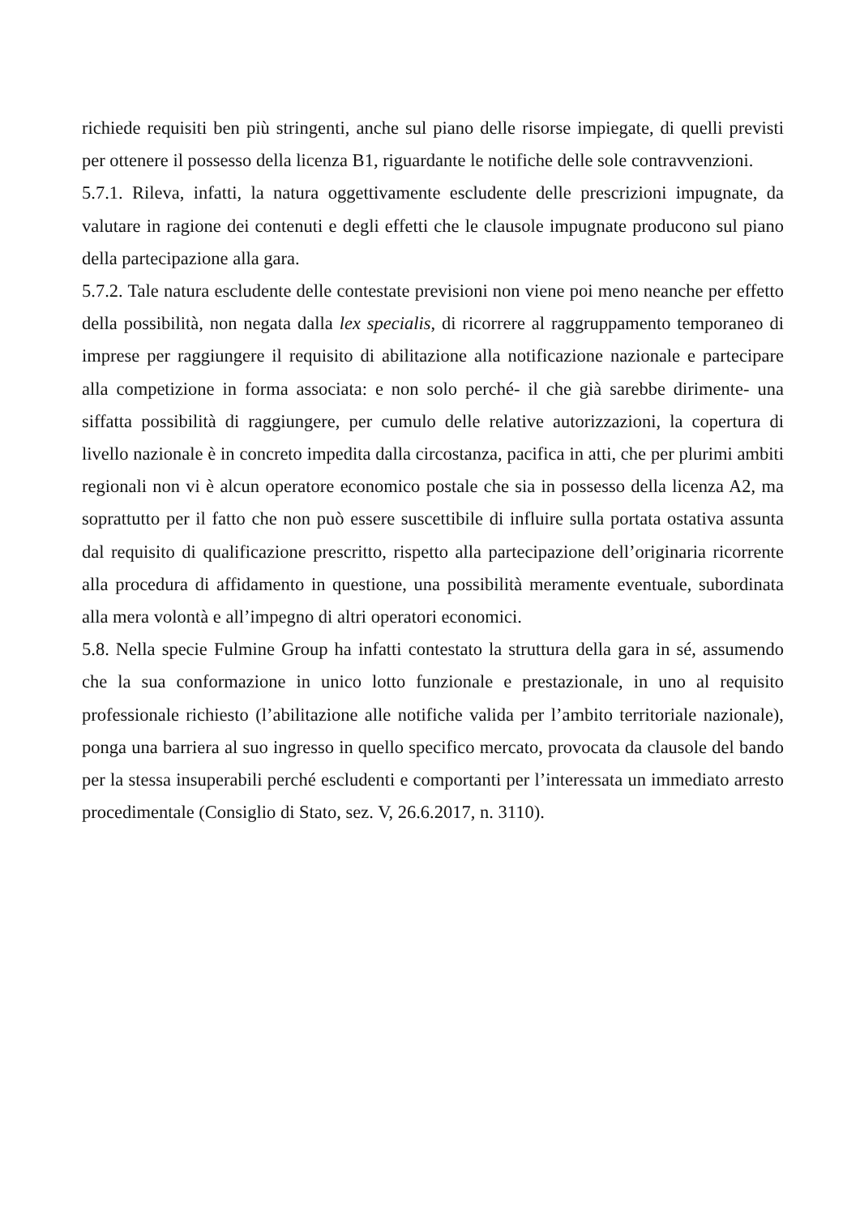richiede requisiti ben più stringenti, anche sul piano delle risorse impiegate, di quelli previsti per ottenere il possesso della licenza B1, riguardante le notifiche delle sole contravvenzioni.
5.7.1. Rileva, infatti, la natura oggettivamente escludente delle prescrizioni impugnate, da valutare in ragione dei contenuti e degli effetti che le clausole impugnate producono sul piano della partecipazione alla gara.
5.7.2. Tale natura escludente delle contestate previsioni non viene poi meno neanche per effetto della possibilità, non negata dalla lex specialis, di ricorrere al raggruppamento temporaneo di imprese per raggiungere il requisito di abilitazione alla notificazione nazionale e partecipare alla competizione in forma associata: e non solo perché- il che già sarebbe dirimente- una siffatta possibilità di raggiungere, per cumulo delle relative autorizzazioni, la copertura di livello nazionale è in concreto impedita dalla circostanza, pacifica in atti, che per plurimi ambiti regionali non vi è alcun operatore economico postale che sia in possesso della licenza A2, ma soprattutto per il fatto che non può essere suscettibile di influire sulla portata ostativa assunta dal requisito di qualificazione prescritto, rispetto alla partecipazione dell’originaria ricorrente alla procedura di affidamento in questione, una possibilità meramente eventuale, subordinata alla mera volontà e all’impegno di altri operatori economici.
5.8. Nella specie Fulmine Group ha infatti contestato la struttura della gara in sé, assumendo che la sua conformazione in unico lotto funzionale e prestazionale, in uno al requisito professionale richiesto (l’abilitazione alle notifiche valida per l’ambito territoriale nazionale), ponga una barriera al suo ingresso in quello specifico mercato, provocata da clausole del bando per la stessa insuperabili perché escludenti e comportanti per l’interessata un immediato arresto procedimentale (Consiglio di Stato, sez. V, 26.6.2017, n. 3110).